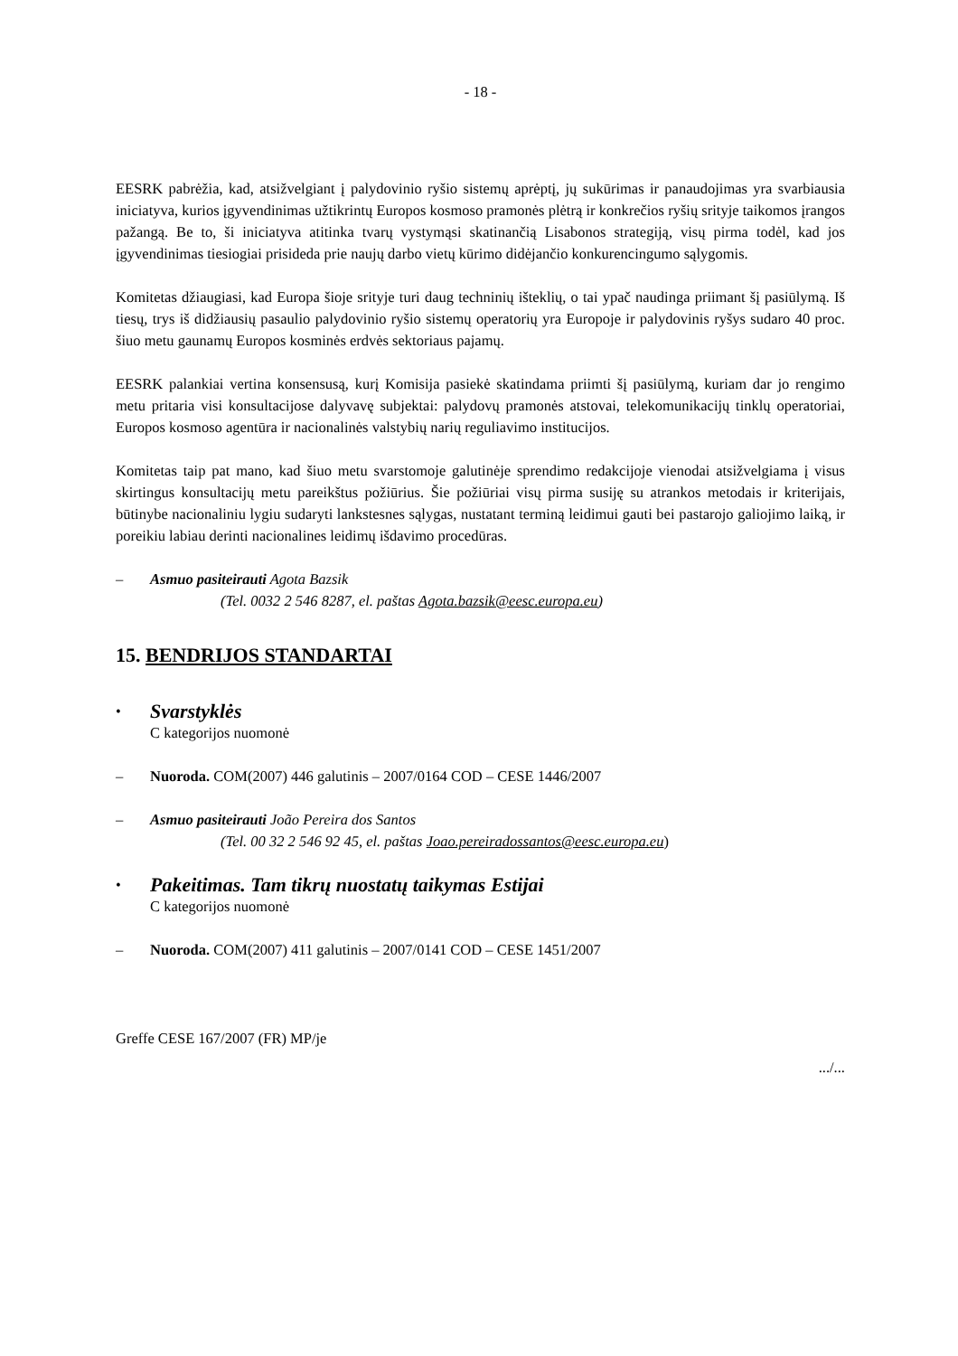- 18 -
EESRK pabrėžia, kad, atsižvelgiant į palydovinio ryšio sistemų aprėptį, jų sukūrimas ir panaudojimas yra svarbiausia iniciatyva, kurios įgyvendinimas užtikrintų Europos kosmoso pramonės plėtrą ir konkrečios ryšių srityje taikomos įrangos pažangą. Be to, ši iniciatyva atitinka tvarų vystymąsi skatinančią Lisabonos strategiją, visų pirma todėl, kad jos įgyvendinimas tiesiogiai prisideda prie naujų darbo vietų kūrimo didėjančio konkurencingumo sąlygomis.
Komitetas džiaugiasi, kad Europa šioje srityje turi daug techninių išteklių, o tai ypač naudinga priimant šį pasiūlymą. Iš tiesų, trys iš didžiausių pasaulio palydovinio ryšio sistemų operatorių yra Europoje ir palydovinis ryšys sudaro 40 proc. šiuo metu gaunamų Europos kosminės erdvės sektoriaus pajamų.
EESRK palankiai vertina konsensusą, kurį Komisija pasiekė skatindama priimti šį pasiūlymą, kuriam dar jo rengimo metu pritaria visi konsultacijose dalyvavę subjektai: palydovų pramonės atstovai, telekomunikacijų tinklų operatoriai, Europos kosmoso agentūra ir nacionalinės valstybių narių reguliavimo institucijos.
Komitetas taip pat mano, kad šiuo metu svarstomoje galutinėje sprendimo redakcijoje vienodai atsižvelgiama į visus skirtingus konsultacijų metu pareikštus požiūrius. Šie požiūriai visų pirma susiję su atrankos metodais ir kriterijais, būtinybe nacionaliniu lygiu sudaryti lankstesnes sąlygas, nustatant terminą leidimui gauti bei pastarojo galiojimo laiką, ir poreikiu labiau derinti nacionalines leidimų išdavimo procedūras.
– Asmuo pasiteirauti Agota Bazsik
(Tel. 0032 2 546 8287, el. paštas Agota.bazsik@eesc.europa.eu)
15. BENDRIJOS STANDARTAI
•
Svarstyklės
C kategorijos nuomonė
– Nuoroda. COM(2007) 446 galutinis – 2007/0164 COD – CESE 1446/2007
– Asmuo pasiteirauti João Pereira dos Santos
(Tel. 00 32 2 546 92 45, el. paštas Joao.pereiradossantos@eesc.europa.eu)
•
Pakeitimas. Tam tikrų nuostatų taikymas Estijai
C kategorijos nuomonė
– Nuoroda. COM(2007) 411 galutinis – 2007/0141 COD – CESE 1451/2007
Greffe CESE 167/2007 (FR) MP/je
.../...